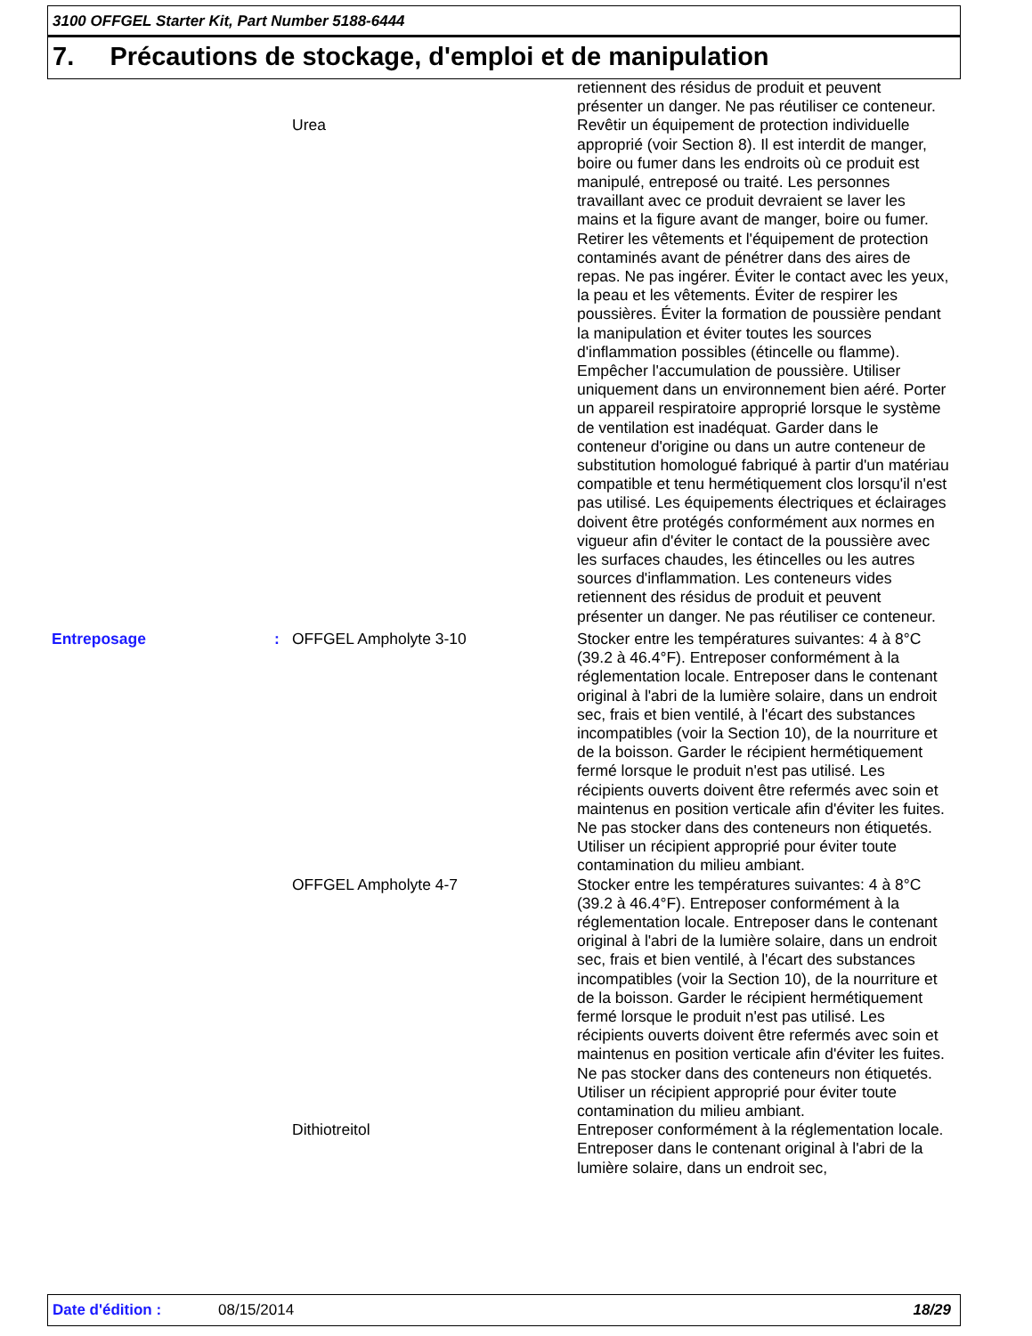3100 OFFGEL Starter Kit, Part Number 5188-6444
7. Précautions de stockage, d'emploi et de manipulation
retiennent des résidus de produit et peuvent présenter un danger. Ne pas réutiliser ce conteneur.
Urea Revêtir un équipement de protection individuelle approprié (voir Section 8). Il est interdit de manger, boire ou fumer dans les endroits où ce produit est manipulé, entreposé ou traité. Les personnes travaillant avec ce produit devraient se laver les mains et la figure avant de manger, boire ou fumer. Retirer les vêtements et l'équipement de protection contaminés avant de pénétrer dans des aires de repas. Ne pas ingérer. Éviter le contact avec les yeux, la peau et les vêtements. Éviter de respirer les poussières. Éviter la formation de poussière pendant la manipulation et éviter toutes les sources d'inflammation possibles (étincelle ou flamme). Empêcher l'accumulation de poussière. Utiliser uniquement dans un environnement bien aéré. Porter un appareil respiratoire approprié lorsque le système de ventilation est inadéquat. Garder dans le conteneur d'origine ou dans un autre conteneur de substitution homologué fabriqué à partir d'un matériau compatible et tenu hermétiquement clos lorsqu'il n'est pas utilisé. Les équipements électriques et éclairages doivent être protégés conformément aux normes en vigueur afin d'éviter le contact de la poussière avec les surfaces chaudes, les étincelles ou les autres sources d'inflammation. Les conteneurs vides retiennent des résidus de produit et peuvent présenter un danger. Ne pas réutiliser ce conteneur.
Entreposage : OFFGEL Ampholyte 3-10 Stocker entre les températures suivantes: 4 à 8°C (39.2 à 46.4°F). Entreposer conformément à la réglementation locale. Entreposer dans le contenant original à l'abri de la lumière solaire, dans un endroit sec, frais et bien ventilé, à l'écart des substances incompatibles (voir la Section 10), de la nourriture et de la boisson. Garder le récipient hermétiquement fermé lorsque le produit n'est pas utilisé. Les récipients ouverts doivent être refermés avec soin et maintenus en position verticale afin d'éviter les fuites. Ne pas stocker dans des conteneurs non étiquetés. Utiliser un récipient approprié pour éviter toute contamination du milieu ambiant.
OFFGEL Ampholyte 4-7 Stocker entre les températures suivantes: 4 à 8°C (39.2 à 46.4°F). Entreposer conformément à la réglementation locale. Entreposer dans le contenant original à l'abri de la lumière solaire, dans un endroit sec, frais et bien ventilé, à l'écart des substances incompatibles (voir la Section 10), de la nourriture et de la boisson. Garder le récipient hermétiquement fermé lorsque le produit n'est pas utilisé. Les récipients ouverts doivent être refermés avec soin et maintenus en position verticale afin d'éviter les fuites. Ne pas stocker dans des conteneurs non étiquetés. Utiliser un récipient approprié pour éviter toute contamination du milieu ambiant.
Dithiotreitol Entreposer conformément à la réglementation locale. Entreposer dans le contenant original à l'abri de la lumière solaire, dans un endroit sec,
Date d'édition : 08/15/2014 18/29